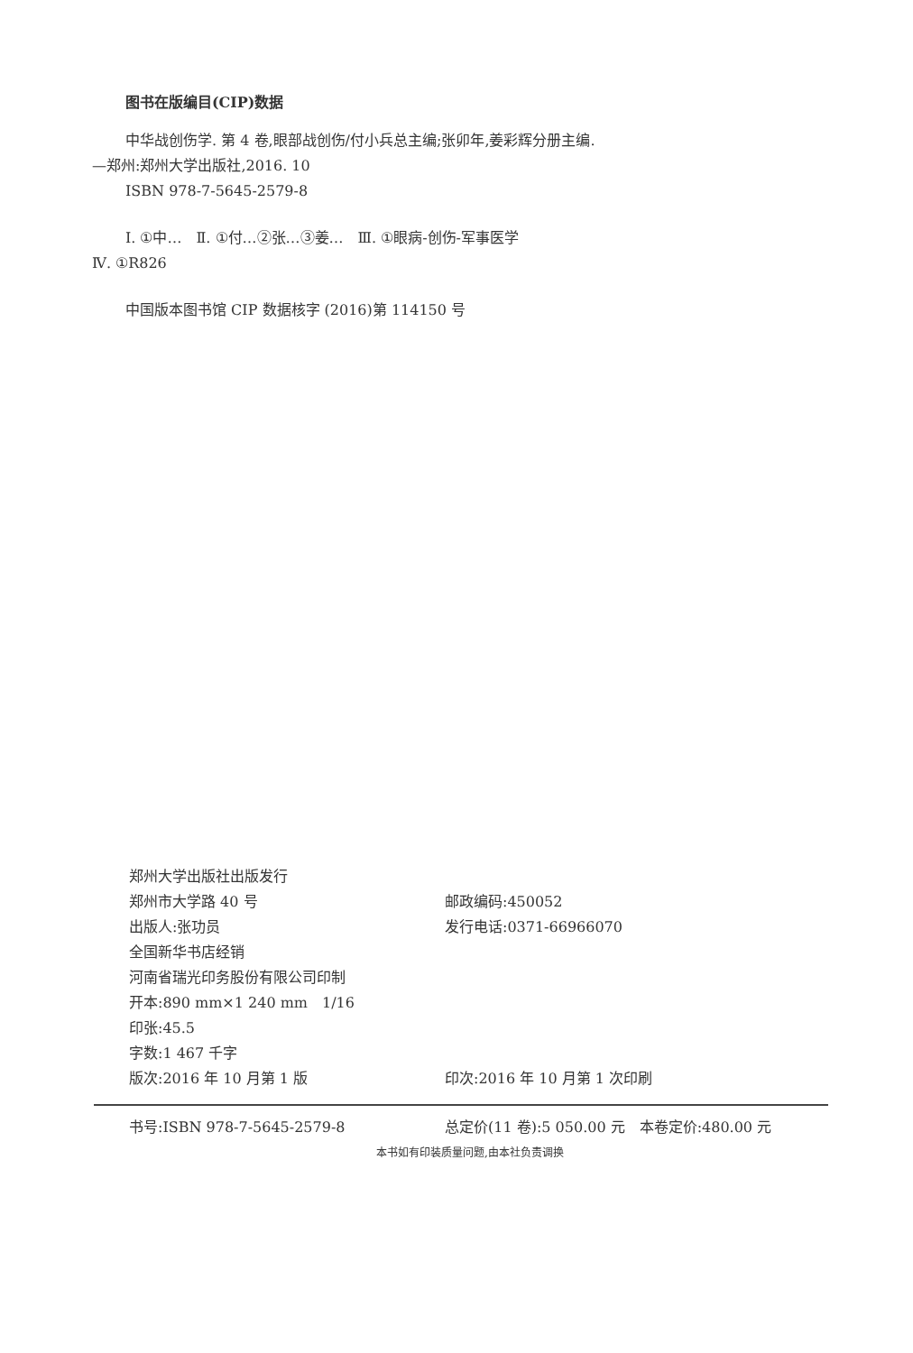图书在版编目(CIP)数据
中华战创伤学. 第 4 卷,眼部战创伤/付小兵总主编;张卯年,姜彩辉分册主编.
—郑州:郑州大学出版社,2016. 10
ISBN 978-7-5645-2579-8
Ⅰ. ①中…　Ⅱ. ①付…②张…③姜…　Ⅲ. ①眼病-创伤-军事医学
Ⅳ. ①R826
中国版本图书馆 CIP 数据核字 (2016)第 114150 号
郑州大学出版社出版发行
郑州市大学路 40 号 邮政编码:450052
出版人:张功员 发行电话:0371-66966070
全国新华书店经销
河南省瑞光印务股份有限公司印制
开本:890 mm×1 240 mm　1/16
印张:45.5
字数:1 467 千字
版次:2016 年 10 月第 1 版 印次:2016 年 10 月第 1 次印刷
书号:ISBN 978-7-5645-2579-8 总定价(11 卷):5 050.00 元　本卷定价:480.00 元
本书如有印装质量问题,由本社负责调换